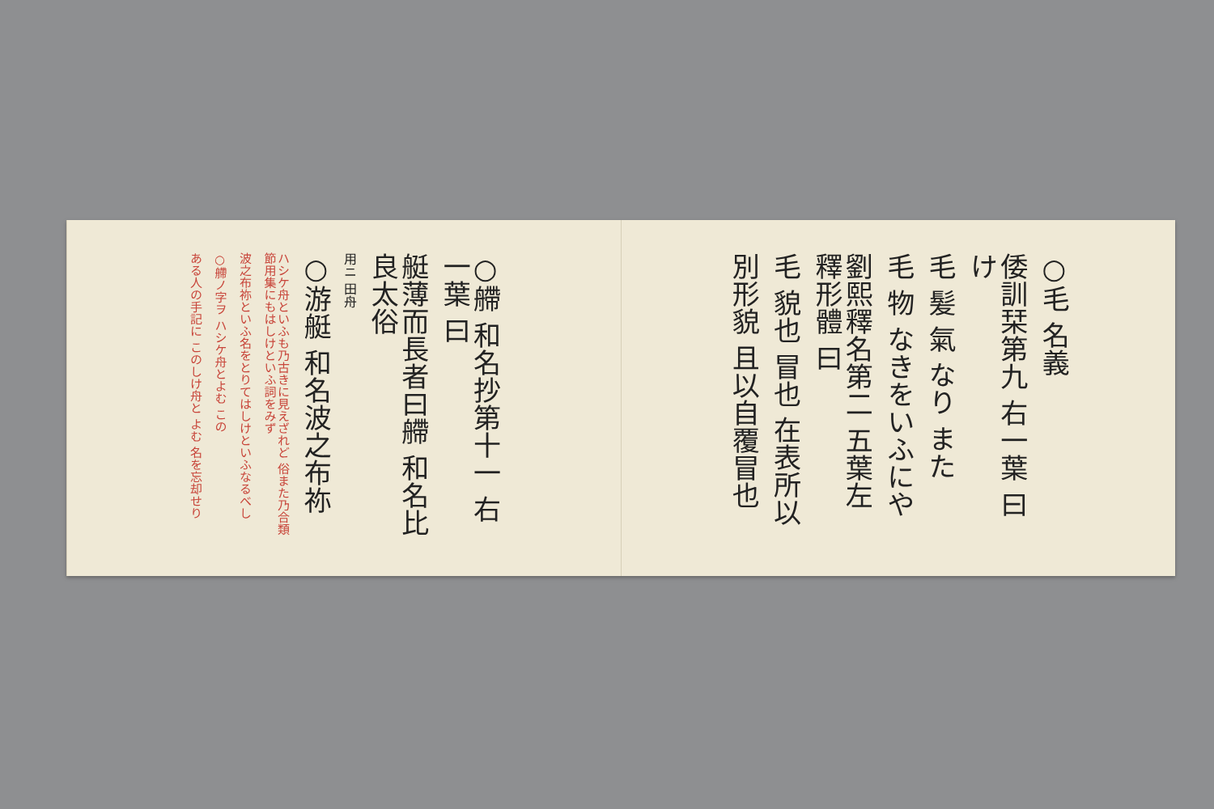○艜 和名抄第十一 右一葉 曰
艇薄而長者曰艜 和名比良太俗
用ニ 田舟
○游艇 和名波之布祢
ハシケ舟といふも乃古きに見えざれど 俗また乃合類節用集にもはしけといふ詞をみず
波之布祢といふ名をとりてはしけといふなるべし
○艜ノ字ヲ ハシケ舟とよむ この
ある人の手記に このしけ舟と よむ 名を忘却せり
○毛 名義
倭訓栞第九 右一葉 曰 け
毛 髪 氣 なり また
毛 物 なきをいふにや
劉熙釋名第二 五葉左 釋形體 曰
毛 貌也 冒也 在表所以
別形貌 且以自覆冒也